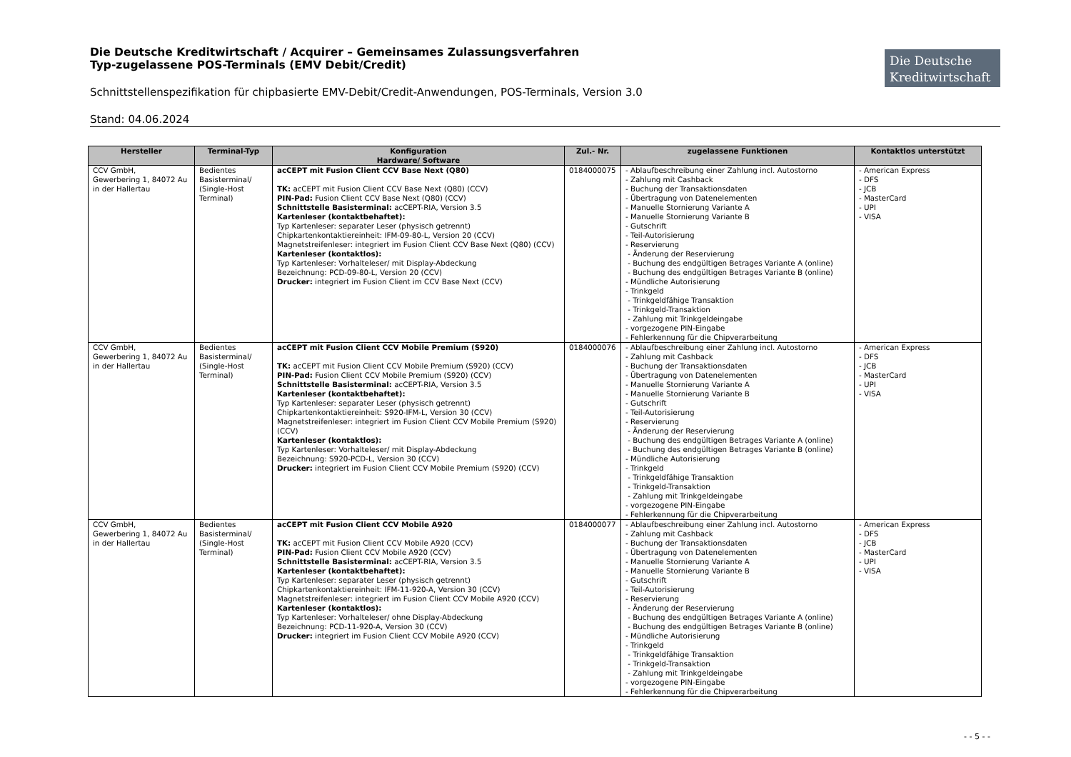Die Deutsche Kreditwirtschaft / Acquirer – Gemeinsames Zulassungsverfahren
Typ-zugelassene POS-Terminals (EMV Debit/Credit)
Schnittstellenspezifikation für chipbasierte EMV-Debit/Credit-Anwendungen, POS-Terminals, Version 3.0
Stand: 04.06.2024
Die Deutsche
Kreditwirtschaft
| Hersteller | Terminal-Typ | Konfiguration Hardware/ Software | Zul.- Nr. | zugelassene Funktionen | Kontaktlos unterstützt |
| --- | --- | --- | --- | --- | --- |
| CCV GmbH, Gewerbering 1, 84072 Au in der Hallertau | Bedientes Basisterminal/ (Single-Host Terminal) | acCEPT mit Fusion Client CCV Base Next (Q80) TK: acCEPT mit Fusion Client CCV Base Next (Q80) (CCV) PIN-Pad: Fusion Client CCV Base Next (Q80) (CCV) Schnittstelle Basisterminal: acCEPT-RIA, Version 3.5 Kartenleser (kontaktbehaftet): Typ Kartenleser: separater Leser (physisch getrennt) Chipkartenkontaktiereinheit: IFM-09-80-L, Version 20 (CCV) Magnetstreifenleser: integriert im Fusion Client CCV Base Next (Q80) (CCV) Kartenleser (kontaktlos): Typ Kartenleser: Vorhalteleser/ mit Display-Abdeckung Bezeichnung: PCD-09-80-L, Version 20 (CCV) Drucker: integriert im Fusion Client im CCV Base Next (CCV) | 0184000075 | - Ablaufbeschreibung einer Zahlung incl. Autostorno - Zahlung mit Cashback - Buchung der Transaktionsdaten - Übertragung von Datenelementen - Manuelle Stornierung Variante A - Manuelle Stornierung Variante B - Gutschrift - Teil-Autorisierung - Reservierung - Änderung der Reservierung - Buchung des endgültigen Betrages Variante A (online) - Buchung des endgültigen Betrages Variante B (online) - Mündliche Autorisierung - Trinkgeld - Trinkgeldfähige Transaktion - Trinkgeld-Transaktion - Zahlung mit Trinkgeldeingabe - vorgezogene PIN-Eingabe - Fehlerkennung für die Chipverarbeitung | - American Express - DFS - JCB - MasterCard - UPI - VISA |
| CCV GmbH, Gewerbering 1, 84072 Au in der Hallertau | Bedientes Basisterminal/ (Single-Host Terminal) | acCEPT mit Fusion Client CCV Mobile Premium (S920) TK: acCEPT mit Fusion Client CCV Mobile Premium (S920) (CCV) PIN-Pad: Fusion Client CCV Mobile Premium (S920) (CCV) Schnittstelle Basisterminal: acCEPT-RIA, Version 3.5 Kartenleser (kontaktbehaftet): Typ Kartenleser: separater Leser (physisch getrennt) Chipkartenkontaktiereinheit: S920-IFM-L, Version 30 (CCV) Magnetstreifenleser: integriert im Fusion Client CCV Mobile Premium (S920) (CCV) Kartenleser (kontaktlos): Typ Kartenleser: Vorhalteleser/ mit Display-Abdeckung Bezeichnung: S920-PCD-L, Version 30 (CCV) Drucker: integriert im Fusion Client CCV Mobile Premium (S920) (CCV) | 0184000076 | - Ablaufbeschreibung einer Zahlung incl. Autostorno - Zahlung mit Cashback - Buchung der Transaktionsdaten - Übertragung von Datenelementen - Manuelle Stornierung Variante A - Manuelle Stornierung Variante B - Gutschrift - Teil-Autorisierung - Reservierung - Änderung der Reservierung - Buchung des endgültigen Betrages Variante A (online) - Buchung des endgültigen Betrages Variante B (online) - Mündliche Autorisierung - Trinkgeld - Trinkgeldfähige Transaktion - Trinkgeld-Transaktion - Zahlung mit Trinkgeldeingabe - vorgezogene PIN-Eingabe - Fehlerkennung für die Chipverarbeitung | - American Express - DFS - JCB - MasterCard - UPI - VISA |
| CCV GmbH, Gewerbering 1, 84072 Au in der Hallertau | Bedientes Basisterminal/ (Single-Host Terminal) | acCEPT mit Fusion Client CCV Mobile A920 TK: acCEPT mit Fusion Client CCV Mobile A920 (CCV) PIN-Pad: Fusion Client CCV Mobile A920 (CCV) Schnittstelle Basisterminal: acCEPT-RIA, Version 3.5 Kartenleser (kontaktbehaftet): Typ Kartenleser: separater Leser (physisch getrennt) Chipkartenkontaktiereinheit: IFM-11-920-A, Version 30 (CCV) Magnetstreifenleser: integriert im Fusion Client CCV Mobile A920 (CCV) Kartenleser (kontaktlos): Typ Kartenleser: Vorhalteleser/ ohne Display-Abdeckung Bezeichnung: PCD-11-920-A, Version 30 (CCV) Drucker: integriert im Fusion Client CCV Mobile A920 (CCV) | 0184000077 | - Ablaufbeschreibung einer Zahlung incl. Autostorno - Zahlung mit Cashback - Buchung der Transaktionsdaten - Übertragung von Datenelementen - Manuelle Stornierung Variante A - Manuelle Stornierung Variante B - Gutschrift - Teil-Autorisierung - Reservierung - Änderung der Reservierung - Buchung des endgültigen Betrages Variante A (online) - Buchung des endgültigen Betrages Variante B (online) - Mündliche Autorisierung - Trinkgeld - Trinkgeldfähige Transaktion - Trinkgeld-Transaktion - Zahlung mit Trinkgeldeingabe - vorgezogene PIN-Eingabe - Fehlerkennung für die Chipverarbeitung | - American Express - DFS - JCB - MasterCard - UPI - VISA |
- - 5 - -